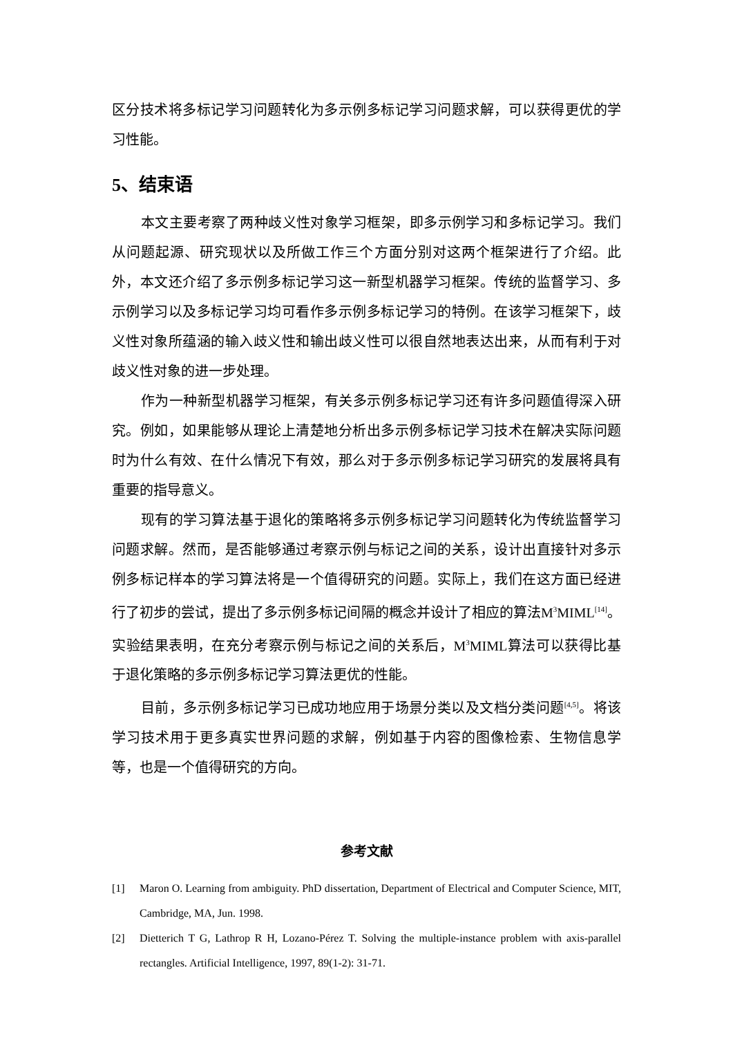区分技术将多标记学习问题转化为多示例多标记学习问题求解，可以获得更优的学习性能。
5、结束语
本文主要考察了两种歧义性对象学习框架，即多示例学习和多标记学习。我们从问题起源、研究现状以及所做工作三个方面分别对这两个框架进行了介绍。此外，本文还介绍了多示例多标记学习这一新型机器学习框架。传统的监督学习、多示例学习以及多标记学习均可看作多示例多标记学习的特例。在该学习框架下，歧义性对象所蕴涵的输入歧义性和输出歧义性可以很自然地表达出来，从而有利于对歧义性对象的进一步处理。
作为一种新型机器学习框架，有关多示例多标记学习还有许多问题值得深入研究。例如，如果能够从理论上清楚地分析出多示例多标记学习技术在解决实际问题时为什么有效、在什么情况下有效，那么对于多示例多标记学习研究的发展将具有重要的指导意义。
现有的学习算法基于退化的策略将多示例多标记学习问题转化为传统监督学习问题求解。然而，是否能够通过考察示例与标记之间的关系，设计出直接针对多示例多标记样本的学习算法将是一个值得研究的问题。实际上，我们在这方面已经进行了初步的尝试，提出了多示例多标记间隔的概念并设计了相应的算法M<sup>3</sup>MIML<sup>[14]</sup>。实验结果表明，在充分考察示例与标记之间的关系后，M<sup>3</sup>MIML算法可以获得比基于退化策略的多示例多标记学习算法更优的性能。
目前，多示例多标记学习已成功地应用于场景分类以及文档分类问题<sup>[4,5]</sup>。将该学习技术用于更多真实世界问题的求解，例如基于内容的图像检索、生物信息学等，也是一个值得研究的方向。
参考文献
[1] Maron O. Learning from ambiguity. PhD dissertation, Department of Electrical and Computer Science, MIT, Cambridge, MA, Jun. 1998.
[2] Dietterich T G, Lathrop R H, Lozano-Pérez T. Solving the multiple-instance problem with axis-parallel rectangles. Artificial Intelligence, 1997, 89(1-2): 31-71.